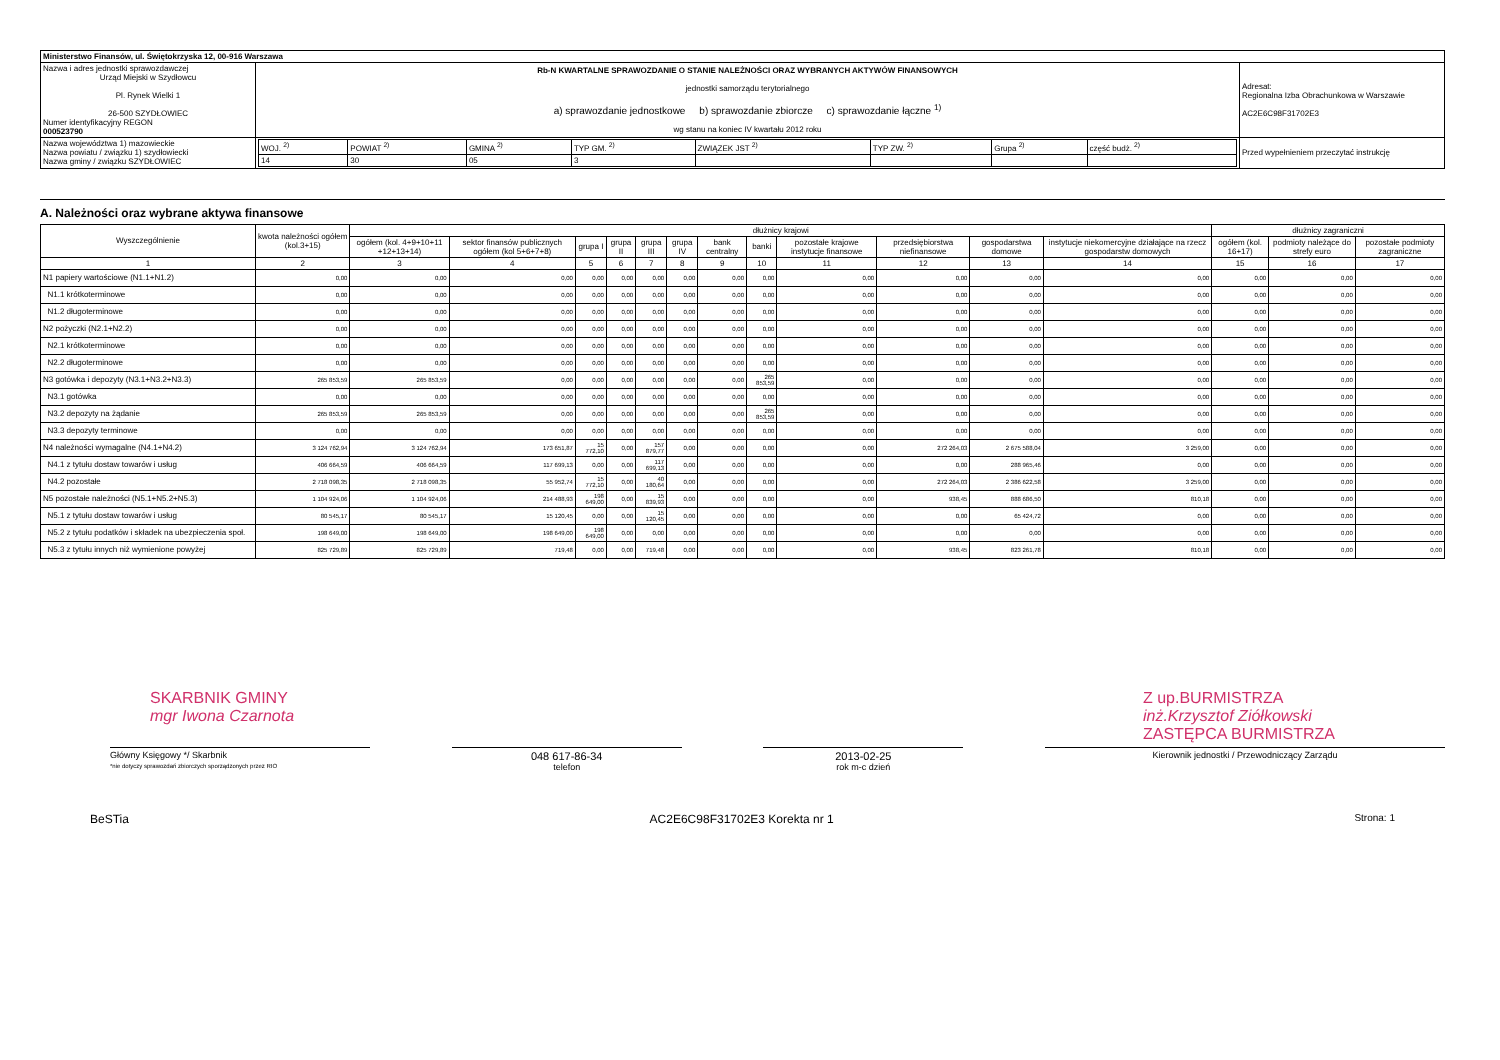| Ministerstwo Finansów, ul. Świętokrzyska 12, 00-916 Warszawa | | | |
| Nazwa i adres jednostki sprawozdawczej Urząd Miejski w Szydłowcu Pl. Rynek Wielki 1 26-500 SZYDŁOWIEC Numer identyfikacyjny REGON 000523790 | Rb-N KWARTALNE SPRAWOZDANIE O STANIE NALEŻNOŚCI ORAZ WYBRANYCH AKTYWÓW FINANSOWYCH jednostki samorządu terytorialnego a) sprawozdanie jednostkowe b) sprawozdanie zbiorcze c) sprawozdanie łączne <sup>1)</sup> wg stanu na koniec IV kwartału 2012 roku | | Adresat: Regionalna Izba Obrachunkowa w Warszawie AC2E6C98F31702E3 |
| Nazwa województwa 1) mazowieckie Nazwa powiatu / związku 1) szydłowiecki Nazwa gminy / związku SZYDŁOWIEC | | / WOJ. <sup>2)</sup> / POWIAT <sup>2)</sup> / GMINA <sup>2)</sup> / TYP GM. <sup>2)</sup> / ZWIĄZEK JST <sup>2)</sup> / TYP ZW. <sup>2)</sup> / Grupa <sup>2)</sup> / część budż. <sup>2)</sup> / / 14 / 30 / 05 / 3 / / / / / | Przed wypełnieniem przeczytać instrukcję |
A. Należności oraz wybrane aktywa finansowe
| Wyszczególnienie | kwota należności ogółem (kol.3+15) | dłużnicy krajowi | | | | | | | | | | | | dłużnicy zagraniczni | | |
| --- | --- | --- | --- | --- | --- | --- | --- | --- | --- | --- | --- | --- | --- | --- | --- | --- |
| | | ogółem (kol. 4+9+10+11 +12+13+14) | sektor finansów publicznych ogółem (kol 5+6+7+8) | grupa I | grupa II | grupa III | grupa IV | bank centralny | banki | pozostałe krajowe instytucje finansowe | przedsiębiorstwa niefinansowe | gospodarstwa domowe | instytucje niekomercyjne działające na rzecz gospodarstw domowych | ogółem (kol. 16+17) | podmioty należące do strefy euro | pozostałe podmioty zagraniczne |
| 1 | 2 | 3 | 4 | 5 | 6 | 7 | 8 | 9 | 10 | 11 | 12 | 13 | 14 | 15 | 16 | 17 |
| N1 papiery wartościowe (N1.1+N1.2) | 0,00 | 0,00 | 0,00 | 0,00 | 0,00 | 0,00 | 0,00 | 0,00 | 0,00 | 0,00 | 0,00 | 0,00 | 0,00 | 0,00 | 0,00 | 0,00 |
| N1.1 krótkoterminowe | 0,00 | 0,00 | 0,00 | 0,00 | 0,00 | 0,00 | 0,00 | 0,00 | 0,00 | 0,00 | 0,00 | 0,00 | 0,00 | 0,00 | 0,00 | 0,00 |
| N1.2 długoterminowe | 0,00 | 0,00 | 0,00 | 0,00 | 0,00 | 0,00 | 0,00 | 0,00 | 0,00 | 0,00 | 0,00 | 0,00 | 0,00 | 0,00 | 0,00 | 0,00 |
| N2 pożyczki (N2.1+N2.2) | 0,00 | 0,00 | 0,00 | 0,00 | 0,00 | 0,00 | 0,00 | 0,00 | 0,00 | 0,00 | 0,00 | 0,00 | 0,00 | 0,00 | 0,00 | 0,00 |
| N2.1 krótkoterminowe | 0,00 | 0,00 | 0,00 | 0,00 | 0,00 | 0,00 | 0,00 | 0,00 | 0,00 | 0,00 | 0,00 | 0,00 | 0,00 | 0,00 | 0,00 | 0,00 |
| N2.2 długoterminowe | 0,00 | 0,00 | 0,00 | 0,00 | 0,00 | 0,00 | 0,00 | 0,00 | 0,00 | 0,00 | 0,00 | 0,00 | 0,00 | 0,00 | 0,00 | 0,00 |
| N3 gotówka i depozyty (N3.1+N3.2+N3.3) | 265 853,59 | 265 853,59 | 0,00 | 0,00 | 0,00 | 0,00 | 0,00 | 0,00 | 265 853,59 | 0,00 | 0,00 | 0,00 | 0,00 | 0,00 | 0,00 | 0,00 |
| N3.1 gotówka | 0,00 | 0,00 | 0,00 | 0,00 | 0,00 | 0,00 | 0,00 | 0,00 | 0,00 | 0,00 | 0,00 | 0,00 | 0,00 | 0,00 | 0,00 | 0,00 |
| N3.2 depozyty na żądanie | 265 853,59 | 265 853,59 | 0,00 | 0,00 | 0,00 | 0,00 | 0,00 | 0,00 | 265 853,59 | 0,00 | 0,00 | 0,00 | 0,00 | 0,00 | 0,00 | 0,00 |
| N3.3 depozyty terminowe | 0,00 | 0,00 | 0,00 | 0,00 | 0,00 | 0,00 | 0,00 | 0,00 | 0,00 | 0,00 | 0,00 | 0,00 | 0,00 | 0,00 | 0,00 | 0,00 |
| N4 należności wymagalne (N4.1+N4.2) | 3 124 762,94 | 3 124 762,94 | 173 651,87 | 15 772,10 | 0,00 | 157 879,77 | 0,00 | 0,00 | 0,00 | 0,00 | 272 264,03 | 2 675 588,04 | 3 259,00 | 0,00 | 0,00 | 0,00 |
| N4.1 z tytułu dostaw towarów i usług | 406 664,59 | 406 664,59 | 117 699,13 | 0,00 | 0,00 | 117 699,13 | 0,00 | 0,00 | 0,00 | 0,00 | 0,00 | 288 965,46 | 0,00 | 0,00 | 0,00 | 0,00 |
| N4.2 pozostałe | 2 718 098,35 | 2 718 098,35 | 55 952,74 | 15 772,10 | 0,00 | 40 180,64 | 0,00 | 0,00 | 0,00 | 0,00 | 272 264,03 | 2 386 622,58 | 3 259,00 | 0,00 | 0,00 | 0,00 |
| N5 pozostałe należności (N5.1+N5.2+N5.3) | 1 104 924,06 | 1 104 924,06 | 214 488,93 | 198 649,00 | 0,00 | 15 839,93 | 0,00 | 0,00 | 0,00 | 0,00 | 938,45 | 888 686,50 | 810,18 | 0,00 | 0,00 | 0,00 |
| N5.1 z tytułu dostaw towarów i usług | 80 545,17 | 80 545,17 | 15 120,45 | 0,00 | 0,00 | 15 120,45 | 0,00 | 0,00 | 0,00 | 0,00 | 0,00 | 65 424,72 | 0,00 | 0,00 | 0,00 | 0,00 |
| N5.2 z tytułu podatków i składek na ubezpieczenia społ. | 198 649,00 | 198 649,00 | 198 649,00 | 198 649,00 | 0,00 | 0,00 | 0,00 | 0,00 | 0,00 | 0,00 | 0,00 | 0,00 | 0,00 | 0,00 | 0,00 | 0,00 |
| N5.3 z tytułu innych niż wymienione powyżej | 825 729,89 | 825 729,89 | 719,48 | 0,00 | 0,00 | 719,48 | 0,00 | 0,00 | 0,00 | 0,00 | 938,45 | 823 261,78 | 810,18 | 0,00 | 0,00 | 0,00 |
SKARBNIK GMINY
mgr Iwona Czarnota Z up.BURMISTRZA
inż.Krzysztof Ziółkowski
ZASTĘPCA BURMISTRZA
Główny Księgowy */ Skarbnik
*nie dotyczy sprawozdań zbiorczych sporządzonych przez RIO
048 617-86-34
telefon
2013-02-25
rok m-c dzień
Kierownik jednostki / Przewodniczący Zarządu
BeSTia AC2E6C98F31702E3 Korekta nr 1 Strona: 1